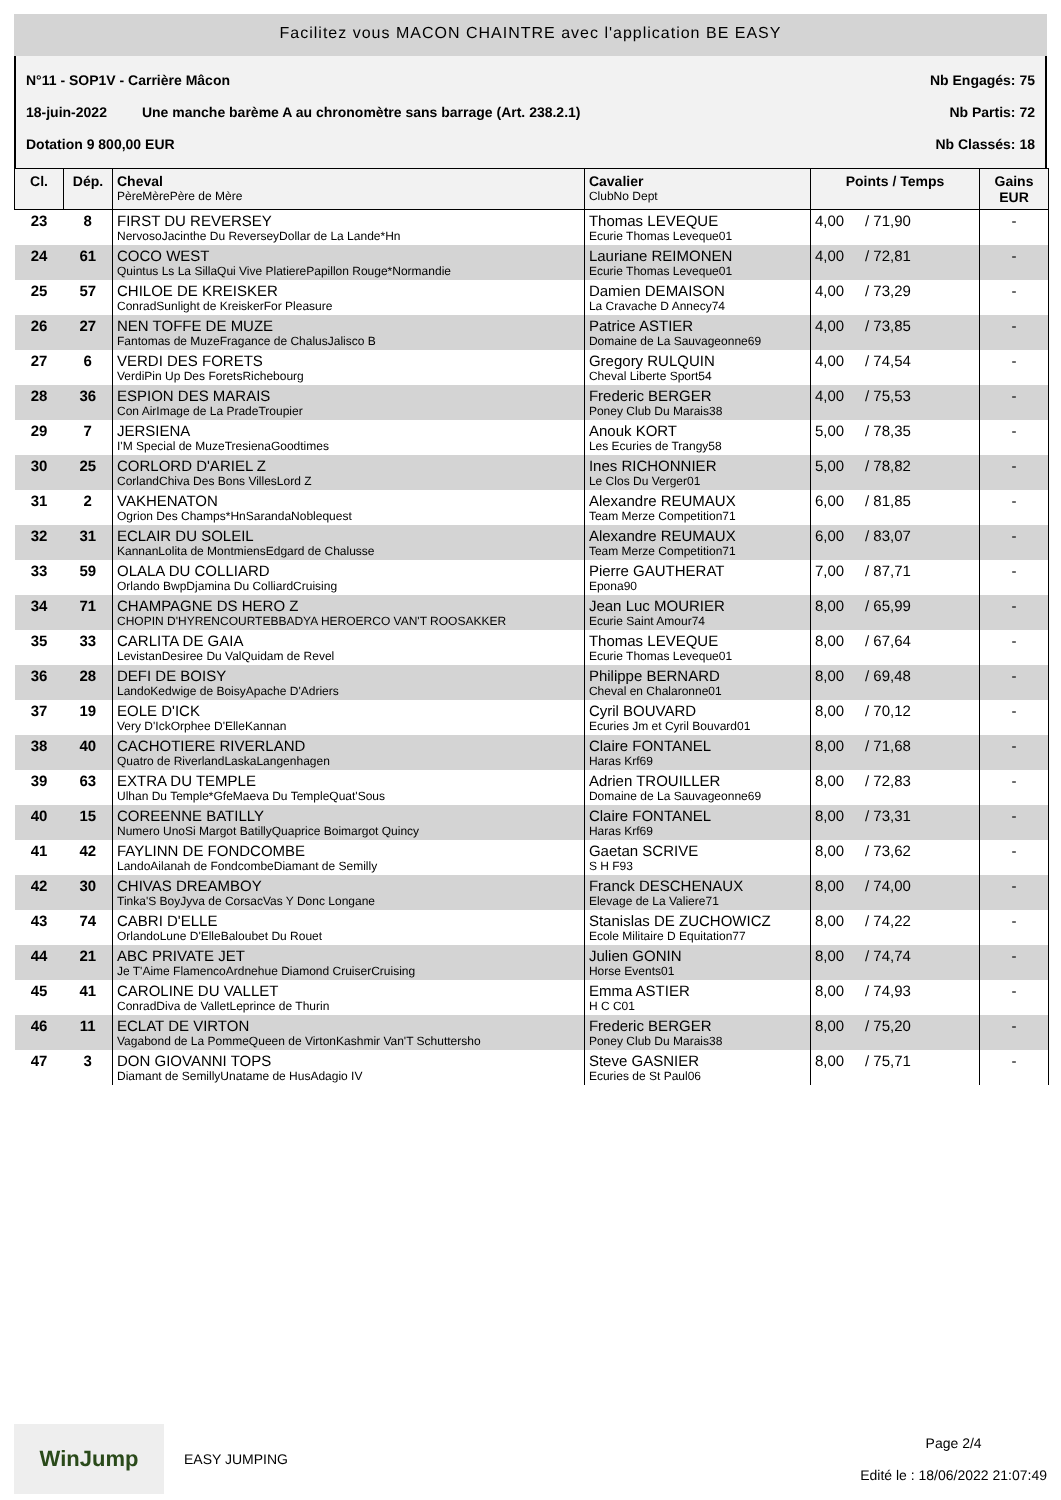Facilitez vous MACON CHAINTRE avec l'application BE EASY
N°11 - SOP1V - Carrière Mâcon Nb Engagés: 75
18-juin-2022 Une manche barème A au chronomètre sans barrage (Art. 238.2.1) Nb Partis: 72
Dotation 9 800,00 EUR Nb Classés: 18
| Cl. | Dép. | Cheval PèreMèrePère de Mère | Cavalier ClubNo Dept | Points / Temps | Gains EUR |
| --- | --- | --- | --- | --- | --- |
| 23 | 8 | FIRST DU REVERSEY NervosoJacinthe Du ReverseyDollar de La Lande*Hn | Thomas LEVEQUE Ecurie Thomas Leveque01 | 4,00 / 71,90 | - |
| 24 | 61 | COCO WEST Quintus Ls La SillaQui Vive PlatierePapillon Rouge*Normandie | Lauriane REIMONEN Ecurie Thomas Leveque01 | 4,00 / 72,81 | - |
| 25 | 57 | CHILOE DE KREISKER ConradSunlight de KreiskerFor Pleasure | Damien DEMAISON La Cravache D Annecy74 | 4,00 / 73,29 | - |
| 26 | 27 | NEN TOFFE DE MUZE Fantomas de MuzeFragance de ChalusJalisco B | Patrice ASTIER Domaine de La Sauvageonne69 | 4,00 / 73,85 | - |
| 27 | 6 | VERDI DES FORETS VerdiPin Up Des ForetsRichebourg | Gregory RULQUIN Cheval Liberte Sport54 | 4,00 / 74,54 | - |
| 28 | 36 | ESPION DES MARAIS Con AirImage de La PradeTroupier | Frederic BERGER Poney Club Du Marais38 | 4,00 / 75,53 | - |
| 29 | 7 | JERSIENA I'M Special de MuzeTresienaGoodtimes | Anouk KORT Les Ecuries de Trangy58 | 5,00 / 78,35 | - |
| 30 | 25 | CORLORD D'ARIEL Z CorlandChiva Des Bons VillesLord Z | Ines RICHONNIER Le Clos Du Verger01 | 5,00 / 78,82 | - |
| 31 | 2 | VAKHENATON Ogrion Des Champs*HnSarandaNoblequest | Alexandre REUMAUX Team Merze Competition71 | 6,00 / 81,85 | - |
| 32 | 31 | ECLAIR DU SOLEIL KannanLolita de MontmiensEdgard de Chalusse | Alexandre REUMAUX Team Merze Competition71 | 6,00 / 83,07 | - |
| 33 | 59 | OLALA DU COLLIARD Orlando BwpDjamina Du ColliardCruising | Pierre GAUTHERAT Epona90 | 7,00 / 87,71 | - |
| 34 | 71 | CHAMPAGNE DS HERO Z CHOPIN D'HYRENCOURTEBBADYA HEROERCO VAN'T ROOSAKKER | Jean Luc MOURIER Ecurie Saint Amour74 | 8,00 / 65,99 | - |
| 35 | 33 | CARLITA DE GAIA LevistanDesiree Du ValQuidam de Revel | Thomas LEVEQUE Ecurie Thomas Leveque01 | 8,00 / 67,64 | - |
| 36 | 28 | DEFI DE BOISY LandoKedwige de BoisyApache D'Adriers | Philippe BERNARD Cheval en Chalaronne01 | 8,00 / 69,48 | - |
| 37 | 19 | EOLE D'ICK Very D'IckOrphee D'ElleKannan | Cyril BOUVARD Ecuries Jm et Cyril Bouvard01 | 8,00 / 70,12 | - |
| 38 | 40 | CACHOTIERE RIVERLAND Quatro de RiverlandLaskaLangenhagen | Claire FONTANEL Haras Krf69 | 8,00 / 71,68 | - |
| 39 | 63 | EXTRA DU TEMPLE Ulhan Du Temple*GfeMaeva Du TempleQuat'Sous | Adrien TROUILLER Domaine de La Sauvageonne69 | 8,00 / 72,83 | - |
| 40 | 15 | COREENNE BATILLY Numero UnoSi Margot BatillyQuaprice Boimargot Quincy | Claire FONTANEL Haras Krf69 | 8,00 / 73,31 | - |
| 41 | 42 | FAYLINN DE FONDCOMBE LandoAilanah de FondcombeDiamant de Semilly | Gaetan SCRIVE S H F93 | 8,00 / 73,62 | - |
| 42 | 30 | CHIVAS DREAMBOY Tinka'S BoyJyva de CorsacVas Y Donc Longane | Franck DESCHENAUX Elevage de La Valiere71 | 8,00 / 74,00 | - |
| 43 | 74 | CABRI D'ELLE OrlandoLune D'ElleBaloubet Du Rouet | Stanislas DE ZUCHOWICZ Ecole Militaire D Equitation77 | 8,00 / 74,22 | - |
| 44 | 21 | ABC PRIVATE JET Je T'Aime FlamencoArdnehue Diamond CruiserCruising | Julien GONIN Horse Events01 | 8,00 / 74,74 | - |
| 45 | 41 | CAROLINE DU VALLET ConradDiva de ValletLeprince de Thurin | Emma ASTIER H C C01 | 8,00 / 74,93 | - |
| 46 | 11 | ECLAT DE VIRTON Vagabond de La PommeQueen de VirtonKashmir Van'T Schuttersho | Frederic BERGER Poney Club Du Marais38 | 8,00 / 75,20 | - |
| 47 | 3 | DON GIOVANNI TOPS Diamant de SemillyUnatame de HusAdagio IV | Steve GASNIER Ecuries de St Paul06 | 8,00 / 75,71 | - |
WinJump
EASY JUMPING Page 2/4
Edité le : 18/06/2022 21:07:49